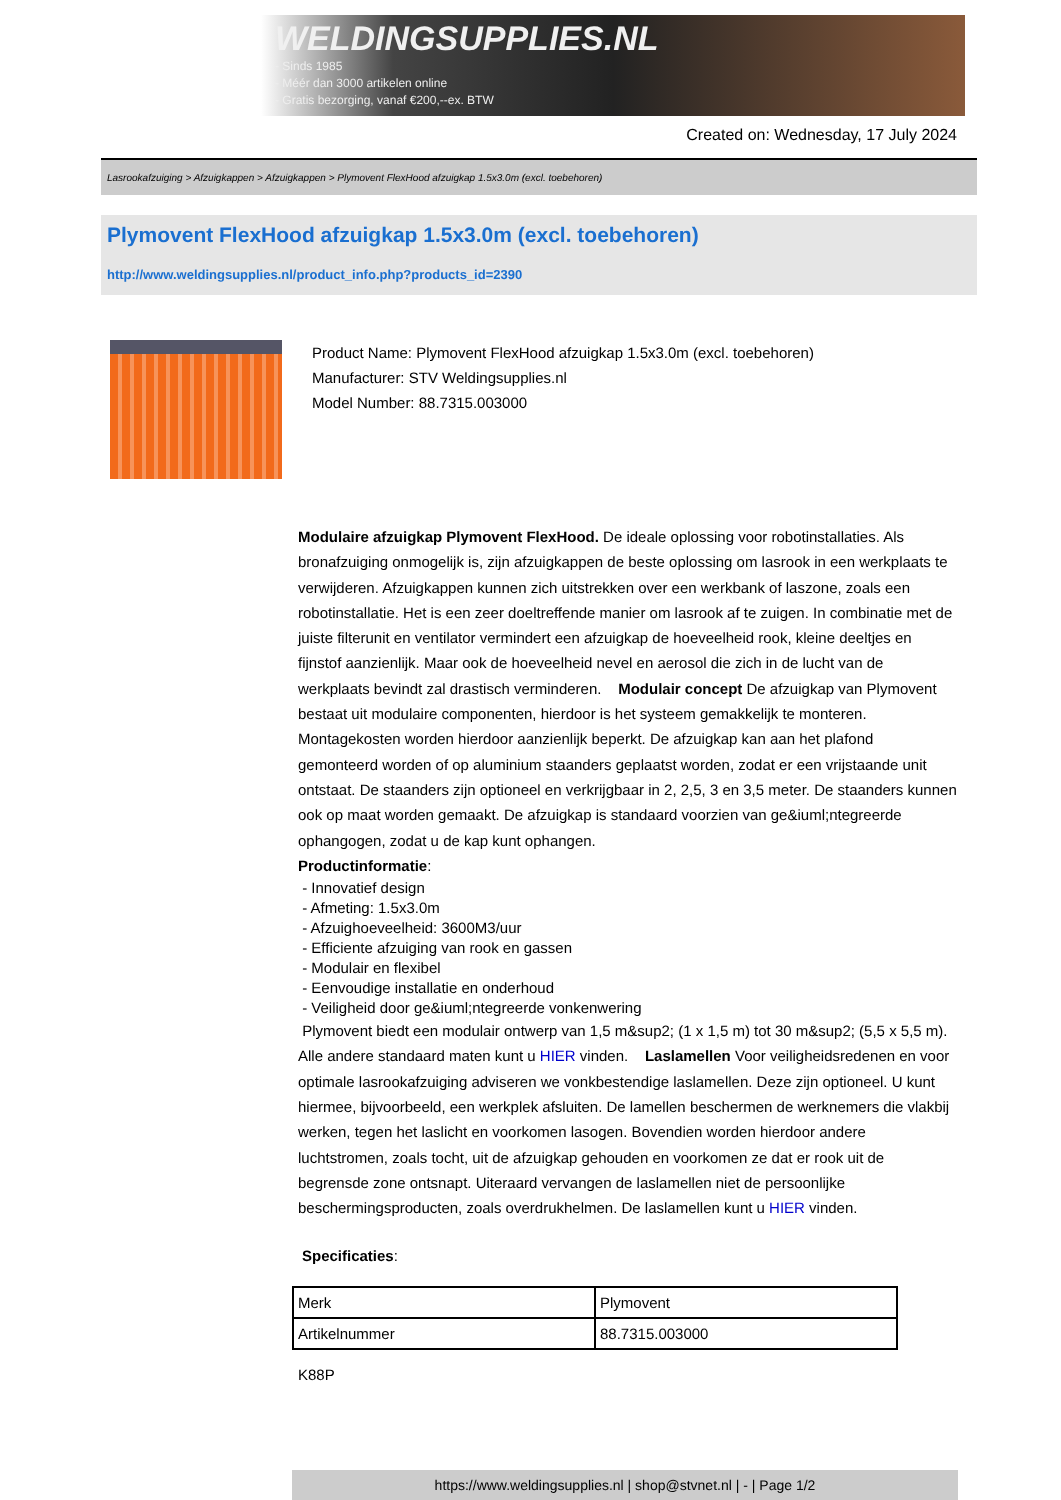WELDINGSUPPLIES.NL
- Sinds 1985
- Méér dan 3000 artikelen online
- Gratis bezorging, vanaf €200,--ex. BTW
Created on: Wednesday, 17 July 2024
Lasrookafzuiging > Afzuigkappen > Afzuigkappen > Plymovent FlexHood afzuigkap 1.5x3.0m (excl. toebehoren)
Plymovent FlexHood afzuigkap 1.5x3.0m (excl. toebehoren)
http://www.weldingsupplies.nl/product_info.php?products_id=2390
Product Name: Plymovent FlexHood afzuigkap 1.5x3.0m (excl. toebehoren)
Manufacturer: STV Weldingsupplies.nl
Model Number: 88.7315.003000
Modulaire afzuigkap Plymovent FlexHood. De ideale oplossing voor robotinstallaties. Als bronafzuiging onmogelijk is, zijn afzuigkappen de beste oplossing om lasrook in een werkplaats te verwijderen. Afzuigkappen kunnen zich uitstrekken over een werkbank of laszone, zoals een robotinstallatie. Het is een zeer doeltreffende manier om lasrook af te zuigen. In combinatie met de juiste filterunit en ventilator vermindert een afzuigkap de hoeveelheid rook, kleine deeltjes en fijnstof aanzienlijk. Maar ook de hoeveelheid nevel en aerosol die zich in de lucht van de werkplaats bevindt zal drastisch verminderen. Modulair concept De afzuigkap van Plymovent bestaat uit modulaire componenten, hierdoor is het systeem gemakkelijk te monteren. Montagekosten worden hierdoor aanzienlijk beperkt. De afzuigkap kan aan het plafond gemonteerd worden of op aluminium staanders geplaatst worden, zodat er een vrijstaande unit ontstaat. De staanders zijn optioneel en verkrijgbaar in 2, 2,5, 3 en 3,5 meter. De staanders kunnen ook op maat worden gemaakt. De afzuigkap is standaard voorzien van ge&iuml;ntegreerde ophangogen, zodat u de kap kunt ophangen.
Productinformatie:
- Innovatief design
- Afmeting: 1.5x3.0m
- Afzuighoeveelheid: 3600M3/uur
- Efficiente afzuiging van rook en gassen
- Modulair en flexibel
- Eenvoudige installatie en onderhoud
- Veiligheid door ge&iuml;ntegreerde vonkenwering
Plymovent biedt een modulair ontwerp van 1,5 m&sup2; (1 x 1,5 m) tot 30 m&sup2; (5,5 x 5,5 m). Alle andere standaard maten kunt u HIER vinden. Laslamellen Voor veiligheidsredenen en voor optimale lasrookafzuiging adviseren we vonkbestendige laslamellen. Deze zijn optioneel. U kunt hiermee, bijvoorbeeld, een werkplek afsluiten. De lamellen beschermen de werknemers die vlakbij werken, tegen het laslicht en voorkomen lasogen. Bovendien worden hierdoor andere luchtstromen, zoals tocht, uit de afzuigkap gehouden en voorkomen ze dat er rook uit de begrensde zone ontsnapt. Uiteraard vervangen de laslamellen niet de persoonlijke beschermingsproducten, zoals overdrukhelmen. De laslamellen kunt u HIER vinden.
Specificaties:
| Merk | Plymovent |
| Artikelnummer | 88.7315.003000 |
K88P
https://www.weldingsupplies.nl | shop@stvnet.nl | - | Page 1/2